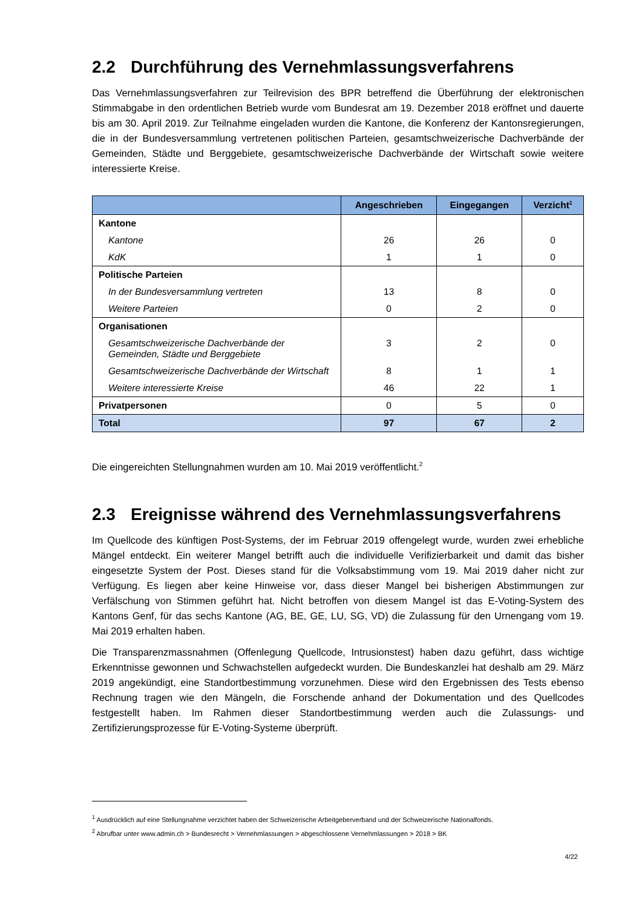2.2 Durchführung des Vernehmlassungsverfahrens
Das Vernehmlassungsverfahren zur Teilrevision des BPR betreffend die Überführung der elektronischen Stimmabgabe in den ordentlichen Betrieb wurde vom Bundesrat am 19. Dezember 2018 eröffnet und dauerte bis am 30. April 2019. Zur Teilnahme eingeladen wurden die Kantone, die Konferenz der Kantonsregierungen, die in der Bundesversammlung vertretenen politischen Parteien, gesamtschweizerische Dachverbände der Gemeinden, Städte und Berggebiete, gesamtschweizerische Dachverbände der Wirtschaft sowie weitere interessierte Kreise.
| | Angeschrieben | Eingegangen | Verzicht<sup>1</sup> |
| --- | --- | --- | --- |
| Kantone | | | |
| Kantone | 26 | 26 | 0 |
| KdK | 1 | 1 | 0 |
| Politische Parteien | | | |
| In der Bundesversammlung vertreten | 13 | 8 | 0 |
| Weitere Parteien | 0 | 2 | 0 |
| Organisationen | | | |
| Gesamtschweizerische Dachverbände der Gemeinden, Städte und Berggebiete | 3 | 2 | 0 |
| Gesamtschweizerische Dachverbände der Wirtschaft | 8 | 1 | 1 |
| Weitere interessierte Kreise | 46 | 22 | 1 |
| Privatpersonen | 0 | 5 | 0 |
| Total | 97 | 67 | 2 |
Die eingereichten Stellungnahmen wurden am 10. Mai 2019 veröffentlicht.<sup>2</sup>
2.3 Ereignisse während des Vernehmlassungsverfahrens
Im Quellcode des künftigen Post-Systems, der im Februar 2019 offengelegt wurde, wurden zwei erhebliche Mängel entdeckt. Ein weiterer Mangel betrifft auch die individuelle Verifizierbarkeit und damit das bisher eingesetzte System der Post. Dieses stand für die Volksabstimmung vom 19. Mai 2019 daher nicht zur Verfügung. Es liegen aber keine Hinweise vor, dass dieser Mangel bei bisherigen Abstimmungen zur Verfälschung von Stimmen geführt hat. Nicht betroffen von diesem Mangel ist das E-Voting-System des Kantons Genf, für das sechs Kantone (AG, BE, GE, LU, SG, VD) die Zulassung für den Urnengang vom 19. Mai 2019 erhalten haben.
Die Transparenzmassnahmen (Offenlegung Quellcode, Intrusionstest) haben dazu geführt, dass wichtige Erkenntnisse gewonnen und Schwachstellen aufgedeckt wurden. Die Bundeskanzlei hat deshalb am 29. März 2019 angekündigt, eine Standortbestimmung vorzunehmen. Diese wird den Ergebnissen des Tests ebenso Rechnung tragen wie den Mängeln, die Forschende anhand der Dokumentation und des Quellcodes festgestellt haben. Im Rahmen dieser Standortbestimmung werden auch die Zulassungs- und Zertifizierungsprozesse für E-Voting-Systeme überprüft.
<sup>1</sup> Ausdrücklich auf eine Stellungnahme verzichtet haben der Schweizerische Arbeitgeberverband und der Schweizerische Nationalfonds.
<sup>2</sup> Abrufbar unter www.admin.ch > Bundesrecht > Vernehmlassungen > abgeschlossene Vernehmlassungen > 2018 > BK
4/22